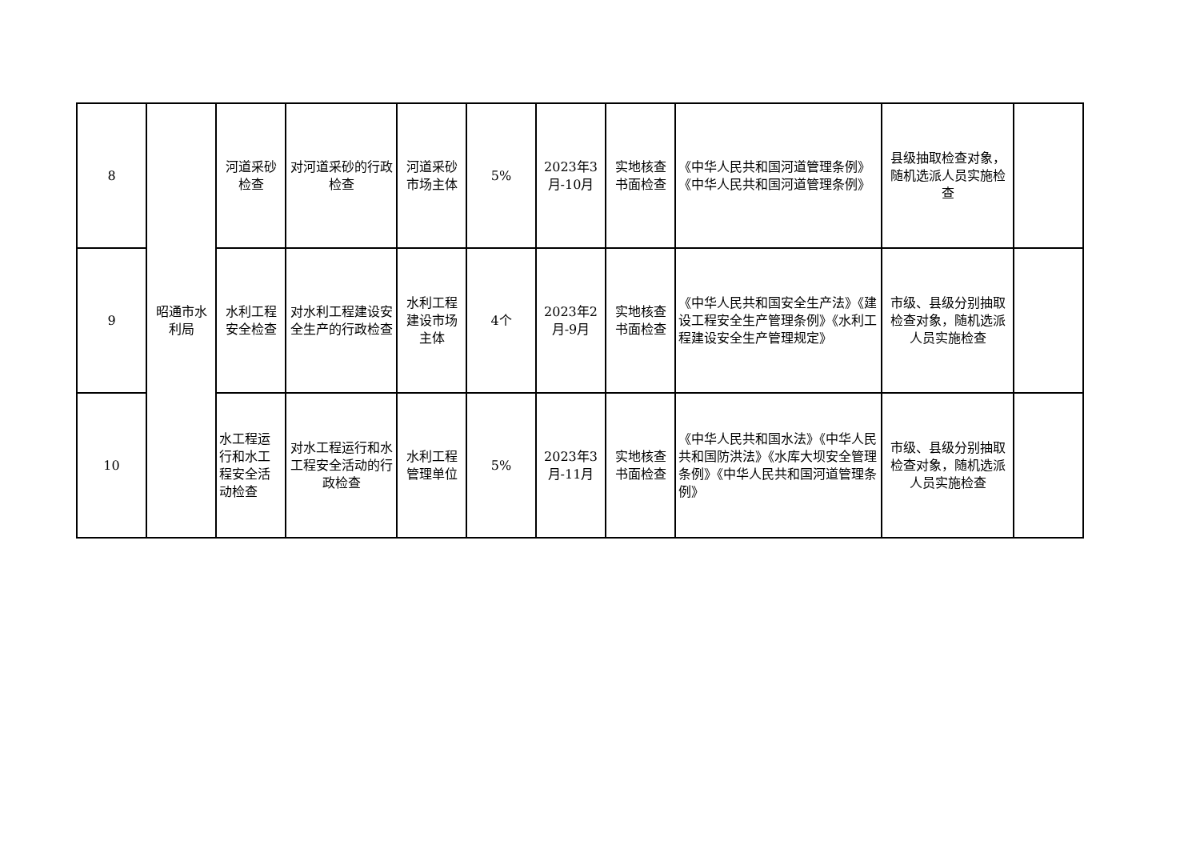| 8 | 昭通市水利局 | 河道采砂检查 | 对河道采砂的行政检查 | 河道采砂市场主体 | 5% | 2023年3月-10月 | 实地核查书面检查 | 《中华人民共和国河道管理条例》《中华人民共和国河道管理条例》 | 县级抽取检查对象，随机选派人员实施检查 | |
| 9 | | 水利工程安全检查 | 对水利工程建设安全生产的行政检查 | 水利工程建设市场主体 | 4个 | 2023年2月-9月 | 实地核查书面检查 | 《中华人民共和国安全生产法》《建设工程安全生产管理条例》《水利工程建设安全生产管理规定》 | 市级、县级分别抽取检查对象，随机选派人员实施检查 | |
| 10 | | 水工程运行和水工程安全活动检查 | 对水工程运行和水工程安全活动的行政检查 | 水利工程管理单位 | 5% | 2023年3月-11月 | 实地核查书面检查 | 《中华人民共和国水法》《中华人民共和国防洪法》《水库大坝安全管理条例》《中华人民共和国河道管理条例》 | 市级、县级分别抽取检查对象，随机选派人员实施检查 | |